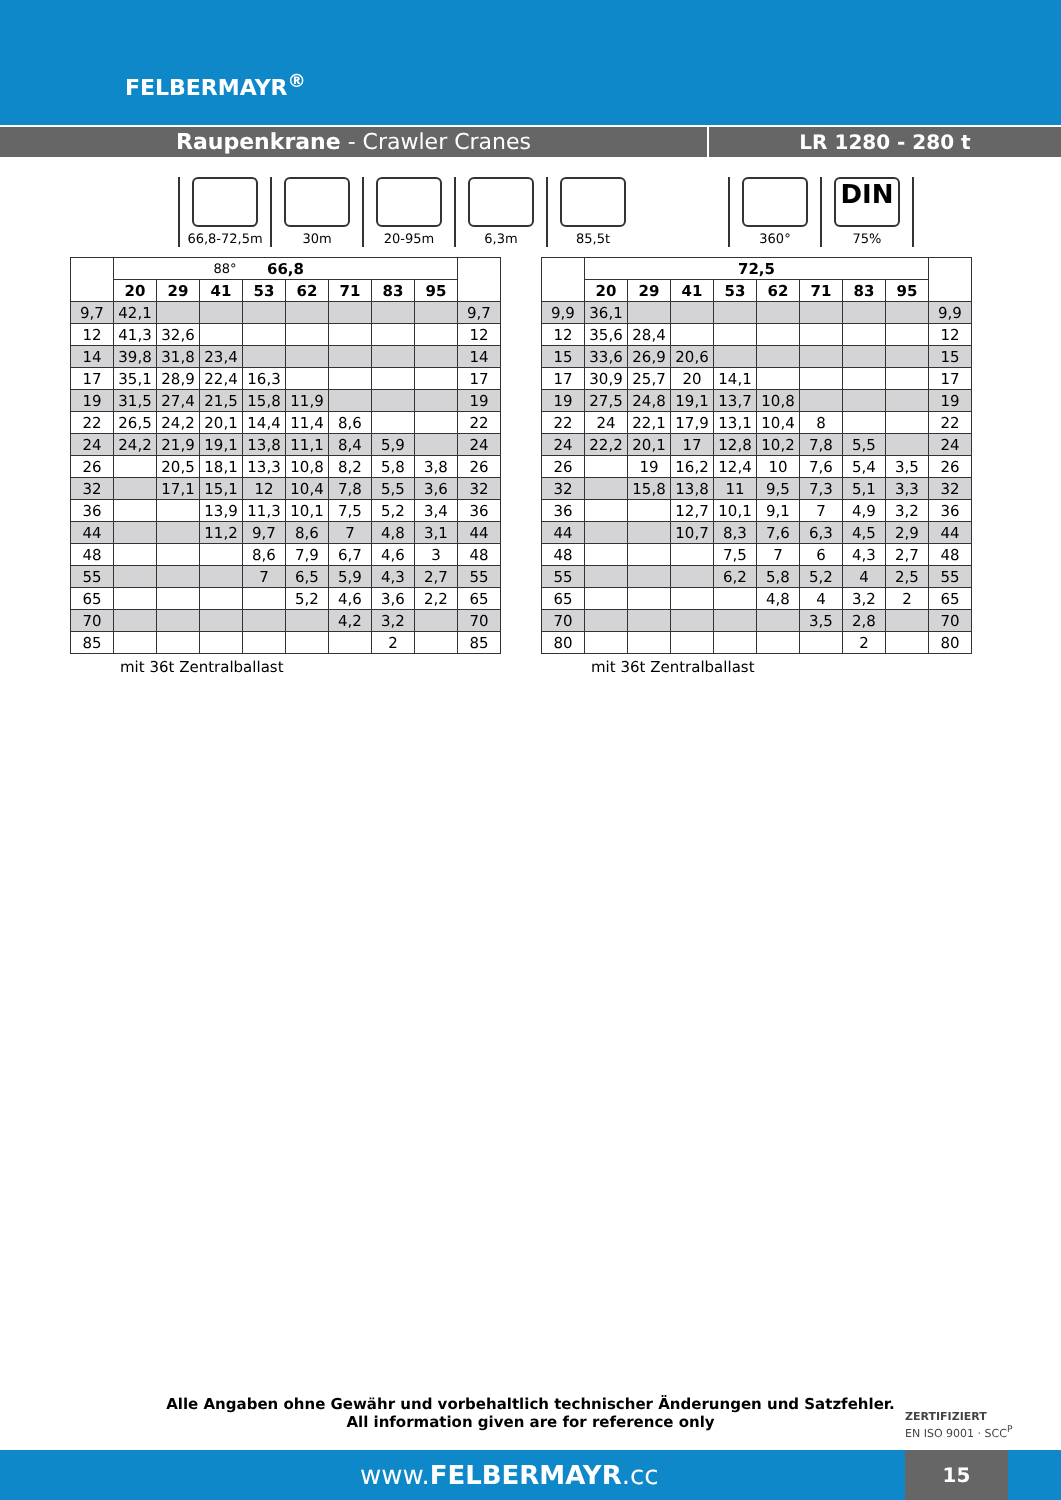FELBERMAYR<sup>®</sup>
Raupenkrane - Crawler Cranes LR 1280 - 280 t
66,8-72,5m
88°
30m 20-95m 6,3m 85,5t 360°
DIN
75%
| | 66,8 | | | | | | | | |
| --- | --- | --- | --- | --- | --- | --- | --- | --- | --- |
| | 20 | 29 | 41 | 53 | 62 | 71 | 83 | 95 | |
| 9,7 | 42,1 | | | | | | | | 9,7 |
| 12 | 41,3 | 32,6 | | | | | | | 12 |
| 14 | 39,8 | 31,8 | 23,4 | | | | | | 14 |
| 17 | 35,1 | 28,9 | 22,4 | 16,3 | | | | | 17 |
| 19 | 31,5 | 27,4 | 21,5 | 15,8 | 11,9 | | | | 19 |
| 22 | 26,5 | 24,2 | 20,1 | 14,4 | 11,4 | 8,6 | | | 22 |
| 24 | 24,2 | 21,9 | 19,1 | 13,8 | 11,1 | 8,4 | 5,9 | | 24 |
| 26 | | 20,5 | 18,1 | 13,3 | 10,8 | 8,2 | 5,8 | 3,8 | 26 |
| 32 | | 17,1 | 15,1 | 12 | 10,4 | 7,8 | 5,5 | 3,6 | 32 |
| 36 | | | 13,9 | 11,3 | 10,1 | 7,5 | 5,2 | 3,4 | 36 |
| 44 | | | 11,2 | 9,7 | 8,6 | 7 | 4,8 | 3,1 | 44 |
| 48 | | | | 8,6 | 7,9 | 6,7 | 4,6 | 3 | 48 |
| 55 | | | | 7 | 6,5 | 5,9 | 4,3 | 2,7 | 55 |
| 65 | | | | | 5,2 | 4,6 | 3,6 | 2,2 | 65 |
| 70 | | | | | | 4,2 | 3,2 | | 70 |
| 85 | | | | | | | 2 | | 85 |
mit 36t Zentralballast
| | 72,5 | | | | | | | | |
| --- | --- | --- | --- | --- | --- | --- | --- | --- | --- |
| | 20 | 29 | 41 | 53 | 62 | 71 | 83 | 95 | |
| 9,9 | 36,1 | | | | | | | | 9,9 |
| 12 | 35,6 | 28,4 | | | | | | | 12 |
| 15 | 33,6 | 26,9 | 20,6 | | | | | | 15 |
| 17 | 30,9 | 25,7 | 20 | 14,1 | | | | | 17 |
| 19 | 27,5 | 24,8 | 19,1 | 13,7 | 10,8 | | | | 19 |
| 22 | 24 | 22,1 | 17,9 | 13,1 | 10,4 | 8 | | | 22 |
| 24 | 22,2 | 20,1 | 17 | 12,8 | 10,2 | 7,8 | 5,5 | | 24 |
| 26 | | 19 | 16,2 | 12,4 | 10 | 7,6 | 5,4 | 3,5 | 26 |
| 32 | | 15,8 | 13,8 | 11 | 9,5 | 7,3 | 5,1 | 3,3 | 32 |
| 36 | | | 12,7 | 10,1 | 9,1 | 7 | 4,9 | 3,2 | 36 |
| 44 | | | 10,7 | 8,3 | 7,6 | 6,3 | 4,5 | 2,9 | 44 |
| 48 | | | | 7,5 | 7 | 6 | 4,3 | 2,7 | 48 |
| 55 | | | | 6,2 | 5,8 | 5,2 | 4 | 2,5 | 55 |
| 65 | | | | | 4,8 | 4 | 3,2 | 2 | 65 |
| 70 | | | | | | 3,5 | 2,8 | | 70 |
| 80 | | | | | | | 2 | | 80 |
mit 36t Zentralballast
Alle Angaben ohne Gewähr und vorbehaltlich technischer Änderungen und Satzfehler.
All information given are for reference only
ZERTIFIZIERT
EN ISO 9001 · SCC<sup>P</sup>
www.FELBERMAYR.cc
15